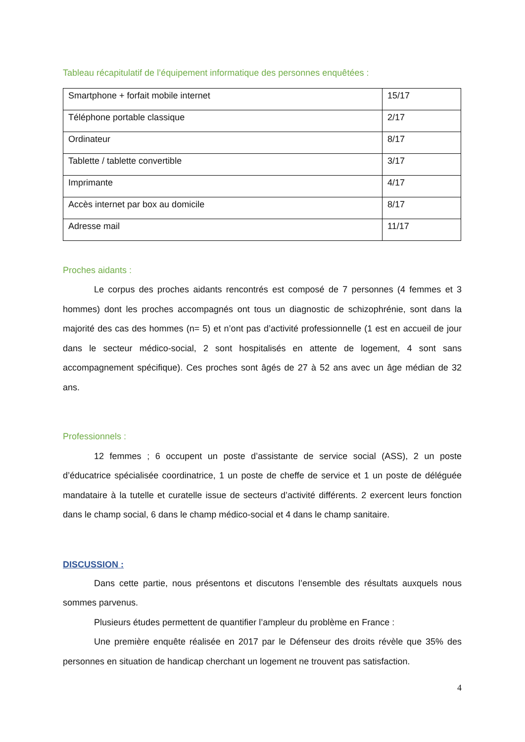Tableau récapitulatif de l’équipement informatique des personnes enquêtées :
| Smartphone + forfait mobile internet | 15/17 |
| Téléphone portable classique | 2/17 |
| Ordinateur | 8/17 |
| Tablette / tablette convertible | 3/17 |
| Imprimante | 4/17 |
| Accès internet par box au domicile | 8/17 |
| Adresse mail | 11/17 |
Proches aidants :
Le corpus des proches aidants rencontrés est composé de 7 personnes (4 femmes et 3 hommes) dont les proches accompagnés ont tous un diagnostic de schizophrénie, sont dans la majorité des cas des hommes (n= 5) et n’ont pas d’activité professionnelle (1 est en accueil de jour dans le secteur médico-social, 2 sont hospitalisés en attente de logement, 4 sont sans accompagnement spécifique). Ces proches sont âgés de 27 à 52 ans avec un âge médian de 32 ans.
Professionnels :
12 femmes ; 6 occupent un poste d’assistante de service social (ASS), 2 un poste d’éducatrice spécialisée coordinatrice, 1 un poste de cheffe de service et 1 un poste de déléguée mandataire à la tutelle et curatelle issue de secteurs d’activité différents. 2 exercent leurs fonction dans le champ social, 6 dans le champ médico-social et 4 dans le champ sanitaire.
DISCUSSION :
Dans cette partie, nous présentons et discutons l’ensemble des résultats auxquels nous sommes parvenus.
Plusieurs études permettent de quantifier l’ampleur du problème en France :
Une première enquête réalisée en 2017 par le Défenseur des droits révèle que 35% des personnes en situation de handicap cherchant un logement ne trouvent pas satisfaction.
4